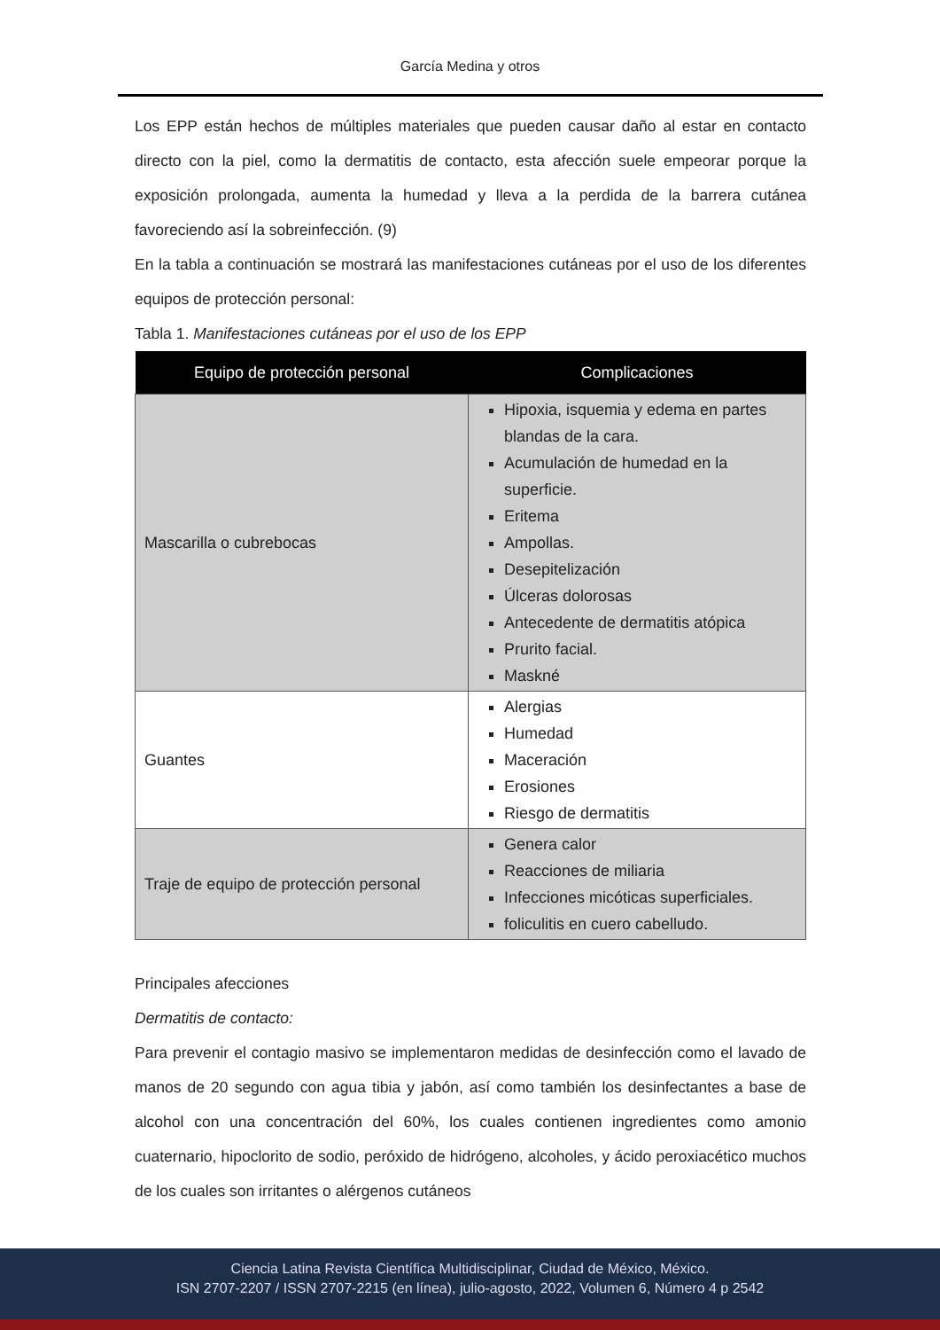García Medina y otros
Los EPP están hechos de múltiples materiales que pueden causar daño al estar en contacto directo con la piel, como la dermatitis de contacto, esta afección suele empeorar porque la exposición prolongada, aumenta la humedad y lleva a la perdida de la barrera cutánea favoreciendo así la sobreinfección. (9)
En la tabla a continuación se mostrará las manifestaciones cutáneas por el uso de los diferentes equipos de protección personal:
Tabla 1. Manifestaciones cutáneas por el uso de los EPP
| Equipo de protección personal | Complicaciones |
| --- | --- |
| Mascarilla o cubrebocas | Hipoxia, isquemia y edema en partes blandas de la cara. Acumulación de humedad en la superficie. Eritema Ampollas. Desepitelización Úlceras dolorosas Antecedente de dermatitis atópica Prurito facial. Maskné |
| Guantes | Alergias Humedad Maceración Erosiones Riesgo de dermatitis |
| Traje de equipo de protección personal | Genera calor Reacciones de miliaria Infecciones micóticas superficiales. foliculitis en cuero cabelludo. |
Principales afecciones
Dermatitis de contacto:
Para prevenir el contagio masivo se implementaron medidas de desinfección como el lavado de manos de 20 segundo con agua tibia y jabón, así como también los desinfectantes a base de alcohol con una concentración del 60%, los cuales contienen ingredientes como amonio cuaternario, hipoclorito de sodio, peróxido de hidrógeno, alcoholes, y ácido peroxiacético muchos de los cuales son irritantes o alérgenos cutáneos
Ciencia Latina Revista Científica Multidisciplinar, Ciudad de México, México.
ISN 2707-2207 / ISSN 2707-2215 (en línea), julio-agosto, 2022, Volumen 6, Número 4 p 2542